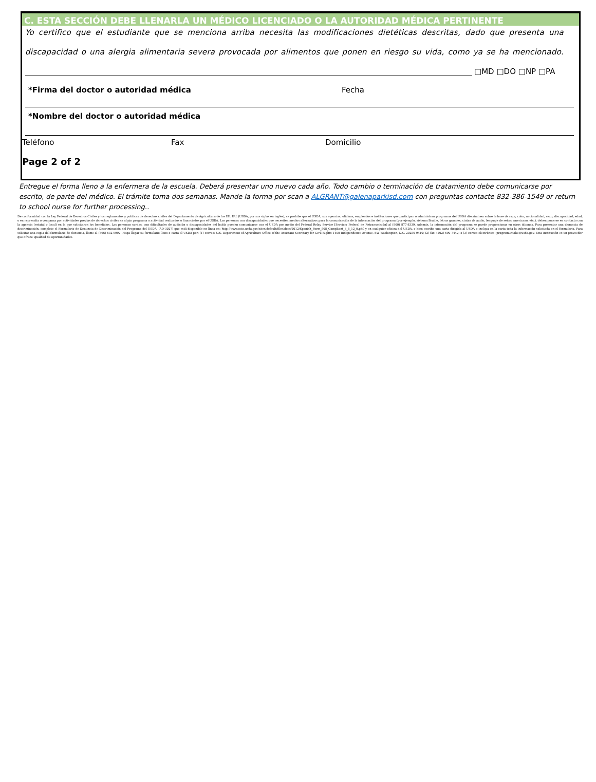C. ESTA SECCIÓN DEBE LLENARLA UN MÉDICO LICENCIADO O LA AUTORIDAD MÉDICA PERTINENTE
Yo certifico que el estudiante que se menciona arriba necesita las modificaciones dietéticas descritas, dado que presenta una
discapacidad o una alergia alimentaria severa provocada por alimentos que ponen en riesgo su vida, como ya se ha mencionado.
□MD □DO □NP □PA
*Firma del doctor o autoridad médica Fecha
*Nombre del doctor o autoridad médica
Teléfono Fax Domicilio
Page 2 of 2
Entregue el forma lleno a la enfermera de la escuela. Deberá presentar uno nuevo cada año. Todo cambio o terminación de tratamiento debe comunicarse por escrito, de parte del médico. El trámite toma dos semanas. Mande la forma por scan a ALGRANT@galenaparkisd.com con preguntas contacte 832-386-1549 or return to school nurse for further processing..
De conformidad con la Ley Federal de Derechos Civiles y los reglamentos y políticas de derechos civiles del Departamento de Agricultura de los EE. UU. (USDA, por sus siglas en inglés), se prohíbe que el USDA, sus agencias, oficinas, empleados e instituciones que participan o administran programas del USDA discriminen sobre la base de raza, color, nacionalidad, sexo, discapacidad, edad, o en represalia o venganza por actividades previas de derechos civiles en algún programa o actividad realizados o financiados por el USDA. Las personas con discapacidades que necesiten medios alternativos para la comunicación de la información del programa (por ejemplo, sistema Braille, letras grandes, cintas de audio, lenguaje de señas americano, etc.), deben ponerse en contacto con la agencia (estatal o local) en la que solicitaron los beneficios. Las personas sordas, con dificultades de audición o discapacidades del habla pueden comunicarse con el USDA por medio del Federal Relay Service [Servicio Federal de Retransmisión] al (800) 877-8339. Además, la información del programa se puede proporcionar en otros idiomas. Para presentar una denuncia de discriminación, complete el Formulario de Denuncia de Discriminación del Programa del USDA, (AD-3027) que está disponible en línea en: http://www.ocio.usda.gov/sites/default/files/docs/2012/Spanish_Form_508_Compliant_6_8_12_0.pdf. y en cualquier oficina del USDA, o bien escriba una carta dirigida al USDA e incluya en la carta toda la información solicitada en el formulario. Para solicitar una copia del formulario de denuncia, llame al (866) 632-9992. Haga llegar su formulario lleno o carta al USDA por: (1) correo: U.S. Department of Agriculture Office of the Assistant Secretary for Civil Rights 1400 Independence Avenue, SW Washington, D.C. 20250-9410; (2) fax: (202) 690-7442; o (3) correo electrónico: program.intake@usda.gov. Esta institución es un proveedor que ofrece igualdad de oportunidades.